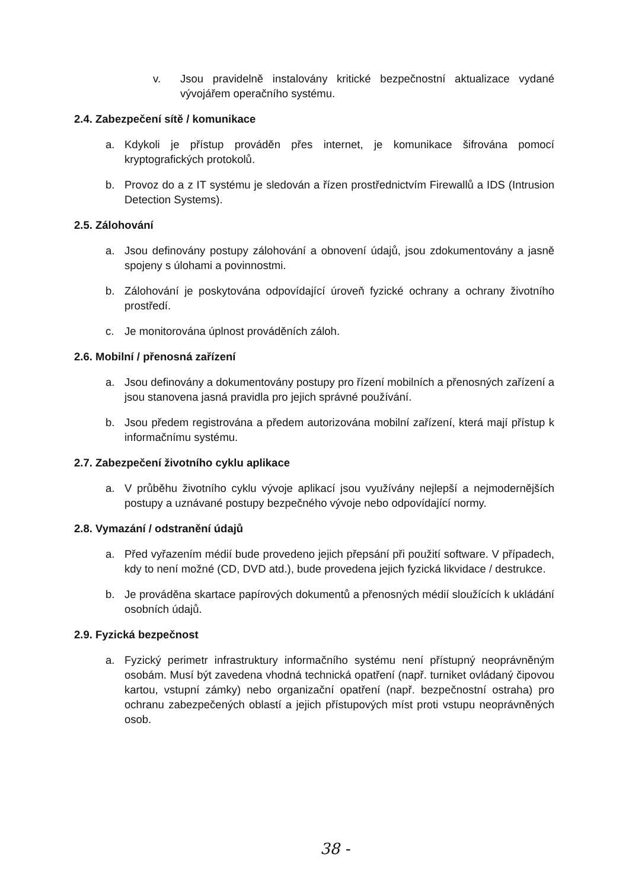v. Jsou pravidelně instalovány kritické bezpečnostní aktualizace vydané vývojářem operačního systému.
2.4. Zabezpečení sítě / komunikace
a. Kdykoli je přístup prováděn přes internet, je komunikace šifrována pomocí kryptografických protokolů.
b. Provoz do a z IT systému je sledován a řízen prostřednictvím Firewallů a IDS (Intrusion Detection Systems).
2.5. Zálohování
a. Jsou definovány postupy zálohování a obnovení údajů, jsou zdokumentovány a jasně spojeny s úlohami a povinnostmi.
b. Zálohování je poskytována odpovídající úroveň fyzické ochrany a ochrany životního prostředí.
c. Je monitorována úplnost prováděních záloh.
2.6. Mobilní / přenosná zařízení
a. Jsou definovány a dokumentovány postupy pro řízení mobilních a přenosných zařízení a jsou stanovena jasná pravidla pro jejich správné používání.
b. Jsou předem registrována a předem autorizována mobilní zařízení, která mají přístup k informačnímu systému.
2.7. Zabezpečení životního cyklu aplikace
a. V průběhu životního cyklu vývoje aplikací jsou využívány nejlepší a nejmodernějších postupy a uznávané postupy bezpečného vývoje nebo odpovídající normy.
2.8. Vymazání / odstranění údajů
a. Před vyřazením médií bude provedeno jejich přepsání při použití software. V případech, kdy to není možné (CD, DVD atd.), bude provedena jejich fyzická likvidace / destrukce.
b. Je prováděna skartace papírových dokumentů a přenosných médií sloužících k ukládání osobních údajů.
2.9. Fyzická bezpečnost
a. Fyzický perimetr infrastruktury informačního systému není přístupný neoprávněným osobám. Musí být zavedena vhodná technická opatření (např. turniket ovládaný čipovou kartou, vstupní zámky) nebo organizační opatření (např. bezpečnostní ostraha) pro ochranu zabezpečených oblastí a jejich přístupových míst proti vstupu neoprávněných osob.
38 -